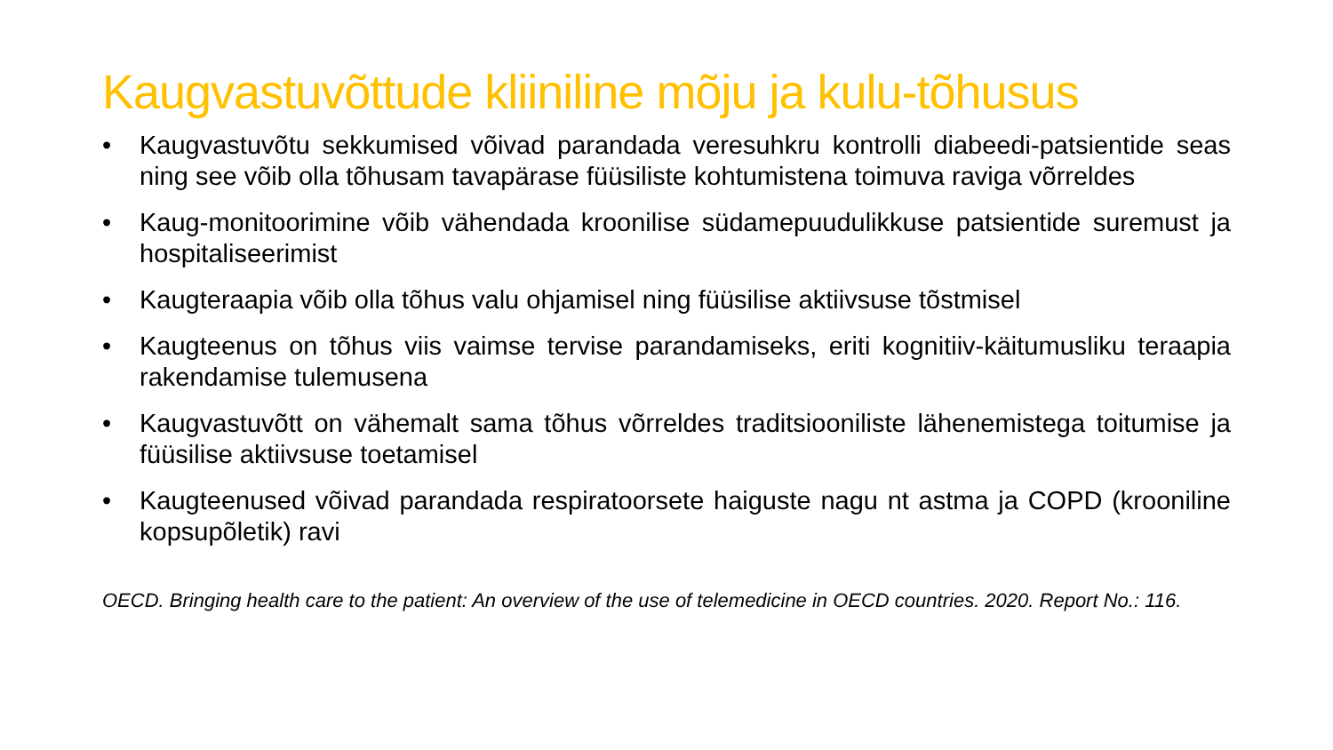Kaugvastuvõttude kliiniline mõju ja kulu-tõhusus
• Kaugvastuvõtu sekkumised võivad parandada veresuhkru kontrolli diabeedi-patsientide seas ning see võib olla tõhusam tavapärase füüsiliste kohtumistena toimuva raviga võrreldes
• Kaug-monitoorimine võib vähendada kroonilise südamepuudulikkuse patsientide suremust ja hospitaliseerimist
• Kaugteraapia võib olla tõhus valu ohjamisel ning füüsilise aktiivsuse tõstmisel
• Kaugteenus on tõhus viis vaimse tervise parandamiseks, eriti kognitiiv-käitumusliku teraapia rakendamise tulemusena
• Kaugvastuvõtt on vähemalt sama tõhus võrreldes traditsiooniliste lähenemistega toitumise ja füüsilise aktiivsuse toetamisel
• Kaugteenused võivad parandada respiratoorsete haiguste nagu nt astma ja COPD (krooniline kopsupõletik) ravi
OECD. Bringing health care to the patient: An overview of the use of telemedicine in OECD countries. 2020. Report No.: 116.